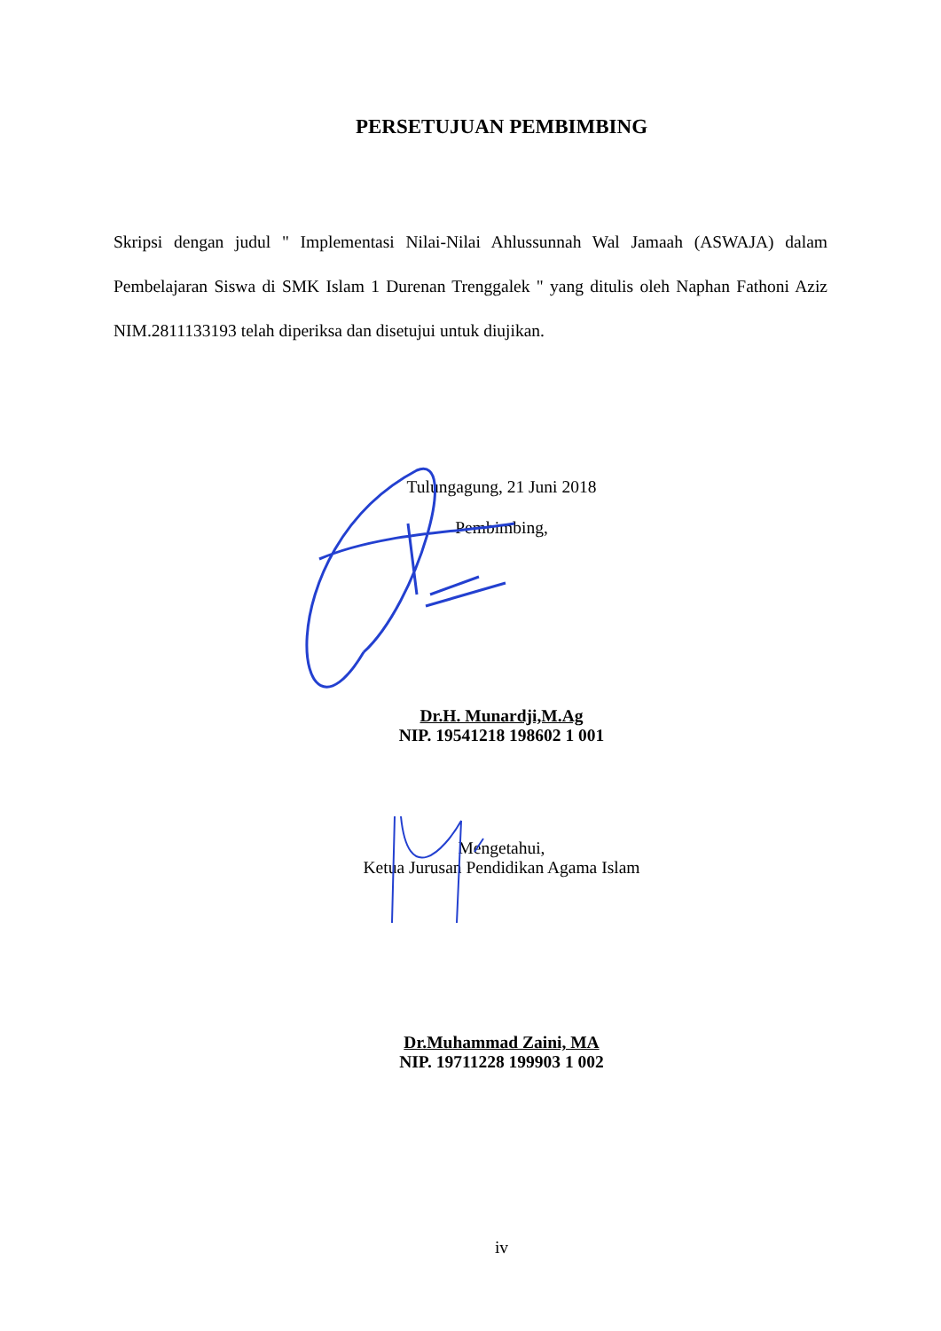PERSETUJUAN PEMBIMBING
Skripsi dengan judul " Implementasi Nilai-Nilai Ahlussunnah Wal Jamaah (ASWAJA) dalam Pembelajaran Siswa di SMK Islam 1 Durenan Trenggalek " yang ditulis oleh Naphan Fathoni Aziz NIM.2811133193 telah diperiksa dan disetujui untuk diujikan.
Tulungagung, 21 Juni 2018
Pembimbing,
Dr.H. Munardji,M.Ag
NIP. 19541218 198602 1 001
Mengetahui,
Ketua Jurusan Pendidikan Agama Islam
Dr.Muhammad Zaini, MA
NIP. 19711228 199903 1 002
iv